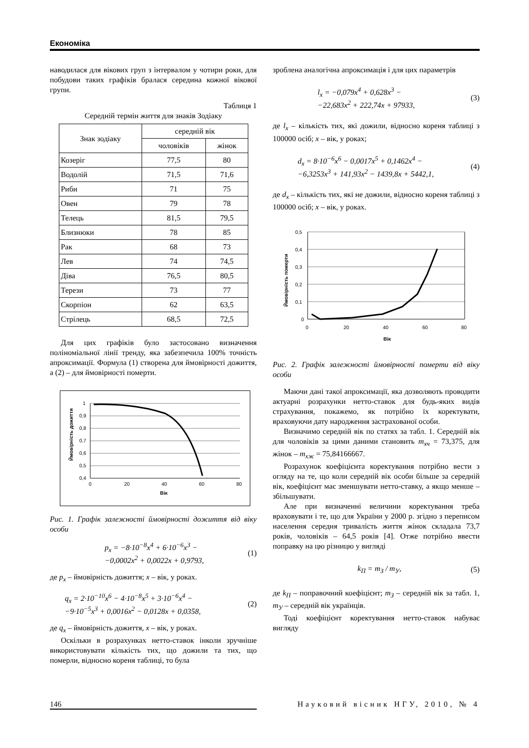Економіка
наводилася для вікових груп з інтервалом у чотири роки, для побудови таких графіків бралася середина кожної вікової групи.
Таблиця 1
Середній термін життя для знаків Зодіаку
| Знак зодіаку | середній вік | |
| --- | --- | --- |
| | чоловіків | жінок |
| Козеріг | 77,5 | 80 |
| Водолій | 71,5 | 71,6 |
| Риби | 71 | 75 |
| Овен | 79 | 78 |
| Телець | 81,5 | 79,5 |
| Близнюки | 78 | 85 |
| Рак | 68 | 73 |
| Лев | 74 | 74,5 |
| Діва | 76,5 | 80,5 |
| Терези | 73 | 77 |
| Скорпіон | 62 | 63,5 |
| Стрілець | 68,5 | 72,5 |
Для цих графіків було застосовано визначення поліноміальної лінії тренду, яка забезпечила 100% точність апроксимації. Формула (1) створена для ймовірності дожиття, а (2) – для ймовірності померти.
1
0,9
0,8
0,7
0,6
0,5
0,4
0
20
40
60
80
Вік
Ймовірність дожиття
Рис. 1. Графік залежності ймовірності дожиття від віку особи
p<sub>x</sub> = −8·10<sup>−8</sup>x<sup>4</sup> + 6·10<sup>−6</sup>x<sup>3</sup> −
−0,0002x<sup>2</sup> + 0,0022x + 0,9793, (1)
де p<sub>x</sub> – ймовірність дожиття; x – вік, у роках.
q<sub>x</sub> = 2·10<sup>−10</sup>x<sup>6</sup> − 4·10<sup>−8</sup>x<sup>5</sup> + 3·10<sup>−6</sup>x<sup>4</sup> −
−9·10<sup>−5</sup>x<sup>3</sup> + 0,0016x<sup>2</sup> − 0,0128x + 0,0358, (2)
де q<sub>x</sub> – ймовірність дожиття, x – вік, у роках.
Оскільки в розрахунках нетто-ставок інколи зручніше використовувати кількість тих, що дожили та тих, що померли, відносно кореня таблиці, то була
зроблена аналогічна апроксимація і для цих параметрів
l<sub>x</sub> = −0,079x<sup>4</sup> + 0,628x<sup>3</sup> −
−22,683x<sup>2</sup> + 222,74x + 97933, (3)
де l<sub>x</sub> – кількість тих, які дожили, відносно кореня таблиці з 100000 осіб; x – вік, у роках;
d<sub>x</sub> = 8·10<sup>−6</sup>x<sup>6</sup> − 0,0017x<sup>5</sup> + 0,1462x<sup>4</sup> −
−6,3253x<sup>3</sup> + 141,93x<sup>2</sup> − 1439,8x + 5442,1, (4)
де d<sub>x</sub> – кількість тих, які не дожили, відносно кореня таблиці з 100000 осіб; x – вік, у роках.
0,5
0,4
0,3
0,2
0,1
0
0
20
40
60
80
Вік
Ймовірність померти
Рис. 2. Графік залежності ймовірності померти від віку особи
Маючи дані такої апроксимації, яка дозволяють проводити актуарні розрахунки нетто-ставок для будь-яких видів страхування, покажемо, як потрібно їх коректувати, враховуючи дату народження застрахованої особи.
Визначимо середній вік по статях за табл. 1. Середній вік для чоловіків за цими даними становить m<sub>хч</sub> = 73,375, для жінок – m<sub>хж</sub> = 75,84166667.
Розрахунок коефіцієнта коректування потрібно вести з огляду на те, що коли середній вік особи більше за середній вік, коефіцієнт має зменшувати нетто-ставку, а якщо менше – збільшувати.
Але при визначенні величини коректування треба враховувати і те, що для України у 2000 р. згідно з переписом населення середня тривалість життя жінок складала 73,7 років, чоловіків – 64,5 років [4]. Отже потрібно ввести поправку на цю різницю у вигляді
k<sub>П</sub> = m<sub>З</sub> / m<sub>У</sub>, (5)
де k<sub>П</sub> – поправочний коефіцієнт; m<sub>З</sub> – середній вік за табл. 1, m<sub>У</sub> – середній вік українців.
Тоді коефіцієнт коректування нетто-ставок набуває вигляду
146 Науковий вісник НГУ, 2010, № 4